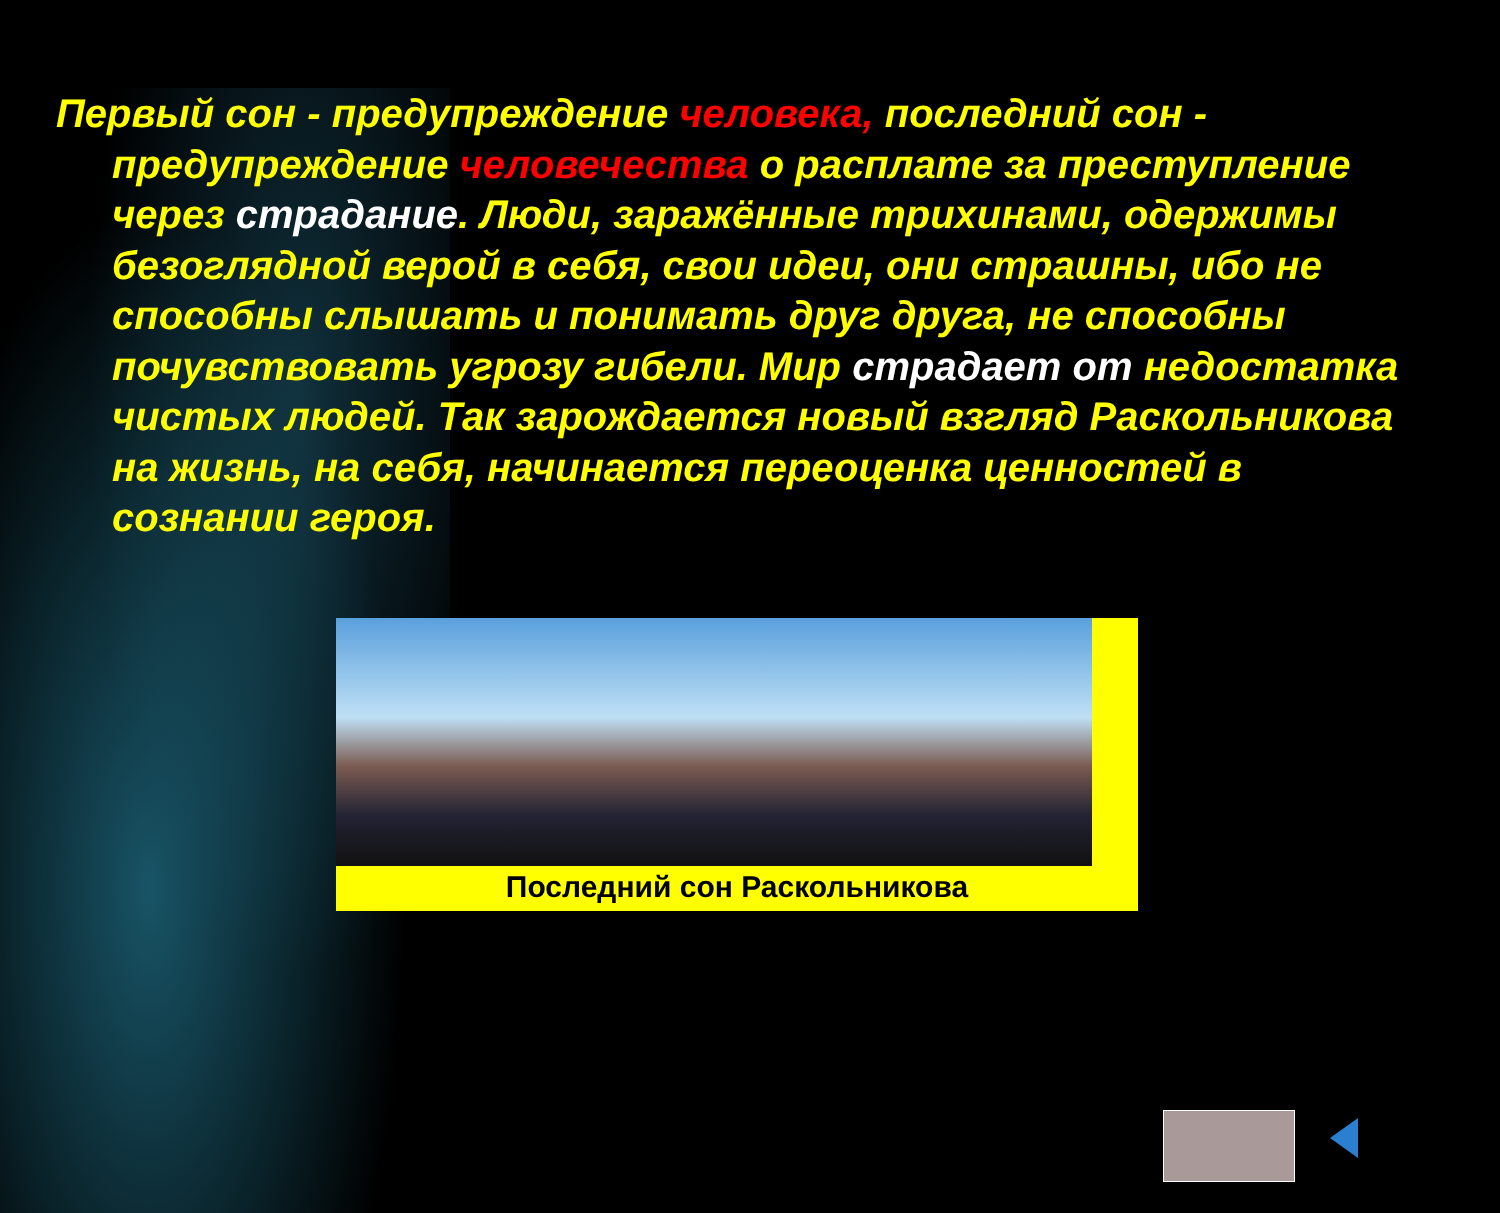Первый сон - предупреждение человека, последний сон - предупреждение человечества о расплате за преступление через страдание. Люди, заражённые трихинами, одержимы безоглядной верой в себя, свои идеи, они страшны, ибо не способны слышать и понимать друг друга, не способны почувствовать угрозу гибели. Мир страдает от недостатка чистых людей. Так зарождается новый взгляд Раскольникова на жизнь, на себя, начинается переоценка ценностей в сознании героя.
Последний сон Раскольникова